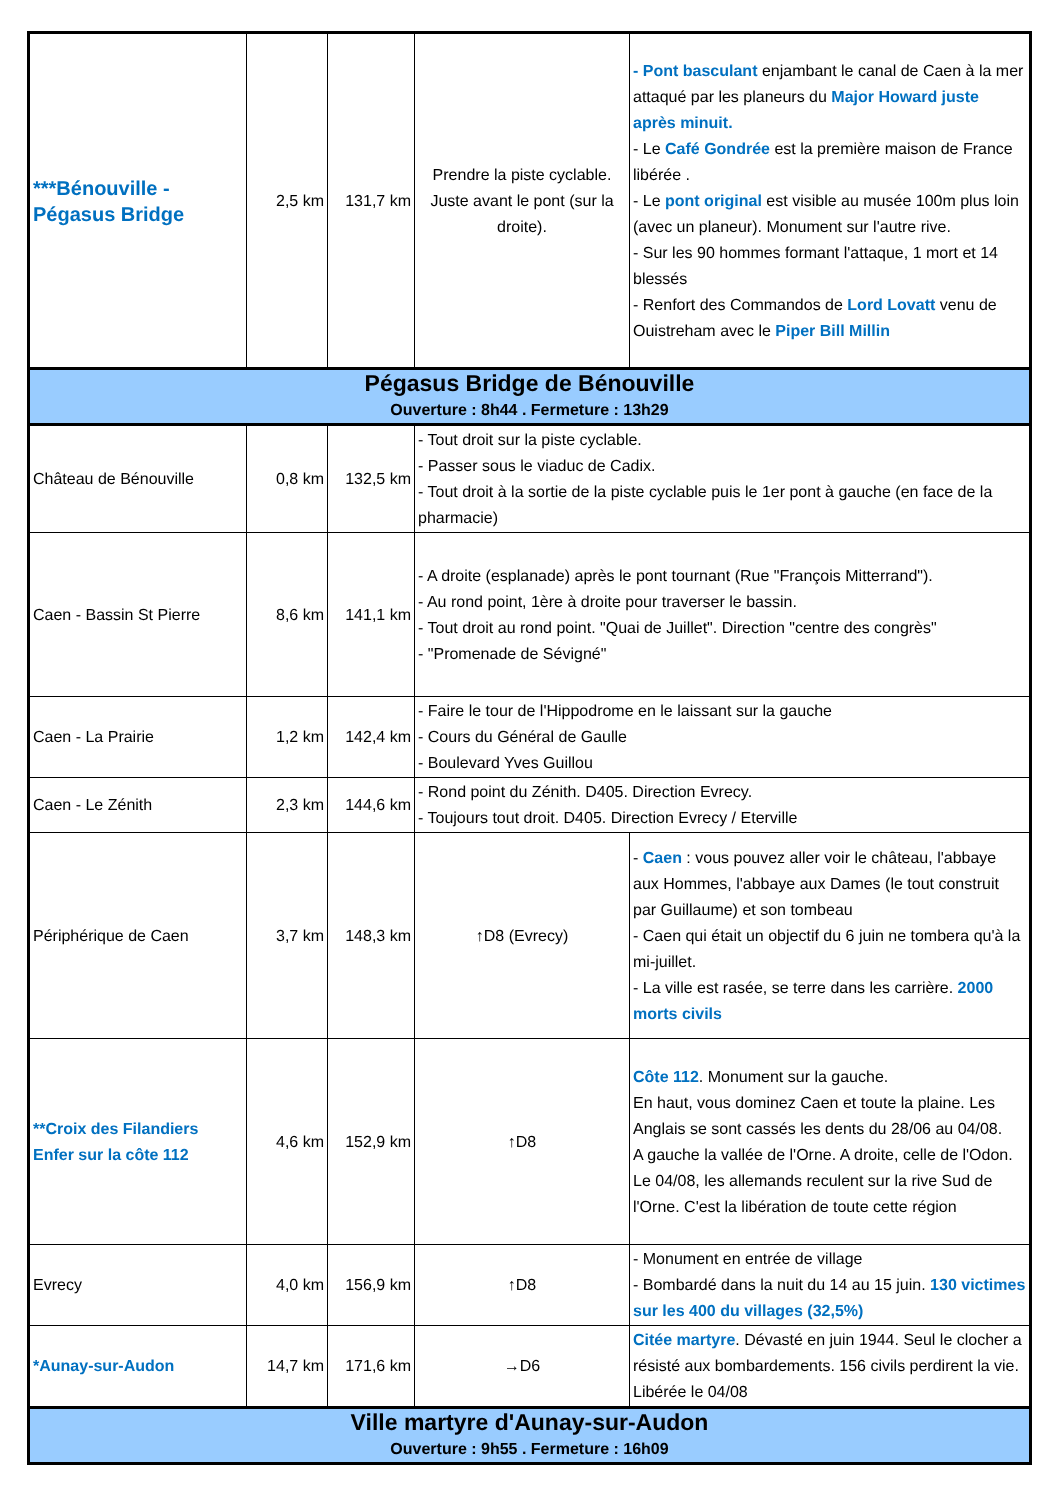| ***Bénouville - Pégasus Bridge | 2,5 km | 131,7 km | Prendre la piste cyclable. Juste avant le pont (sur la droite). | - Pont basculant enjambant le canal de Caen à la mer attaqué par les planeurs du Major Howard juste après minuit. - Le Café Gondrée est la première maison de France libérée . - Le pont original est visible au musée 100m plus loin (avec un planeur). Monument sur l'autre rive. - Sur les 90 hommes formant l'attaque, 1 mort et 14 blessés - Renfort des Commandos de Lord Lovatt venu de Ouistreham avec le Piper Bill Millin |
| Pégasus Bridge de Bénouville Ouverture : 8h44 . Fermeture : 13h29 | | | | |
| Château de Bénouville | 0,8 km | 132,5 km | - Tout droit sur la piste cyclable. - Passer sous le viaduc de Cadix. - Tout droit à la sortie de la piste cyclable puis le 1er pont à gauche (en face de la pharmacie) | |
| Caen - Bassin St Pierre | 8,6 km | 141,1 km | - A droite (esplanade) après le pont tournant (Rue "François Mitterrand"). - Au rond point, 1ère à droite pour traverser le bassin. - Tout droit au rond point. "Quai de Juillet". Direction "centre des congrès" - "Promenade de Sévigné" | |
| Caen - La Prairie | 1,2 km | 142,4 km | - Faire le tour de l'Hippodrome en le laissant sur la gauche - Cours du Général de Gaulle - Boulevard Yves Guillou | |
| Caen - Le Zénith | 2,3 km | 144,6 km | - Rond point du Zénith. D405. Direction Evrecy. - Toujours tout droit. D405. Direction Evrecy / Eterville | |
| Périphérique de Caen | 3,7 km | 148,3 km | ↑D8 (Evrecy) | - Caen : vous pouvez aller voir le château, l'abbaye aux Hommes, l'abbaye aux Dames (le tout construit par Guillaume) et son tombeau - Caen qui était un objectif du 6 juin ne tombera qu'à la mi-juillet. - La ville est rasée, se terre dans les carrière. 2000 morts civils |
| **Croix des Filandiers Enfer sur la côte 112 | 4,6 km | 152,9 km | ↑D8 | Côte 112 . Monument sur la gauche. En haut, vous dominez Caen et toute la plaine. Les Anglais se sont cassés les dents du 28/06 au 04/08. A gauche la vallée de l'Orne. A droite, celle de l'Odon. Le 04/08, les allemands reculent sur la rive Sud de l'Orne. C'est la libération de toute cette région |
| Evrecy | 4,0 km | 156,9 km | ↑D8 | - Monument en entrée de village - Bombardé dans la nuit du 14 au 15 juin. 130 victimes sur les 400 du villages (32,5%) |
| *Aunay-sur-Audon | 14,7 km | 171,6 km | →D6 | Citée martyre . Dévasté en juin 1944. Seul le clocher a résisté aux bombardements. 156 civils perdirent la vie. Libérée le 04/08 |
| Ville martyre d'Aunay-sur-Audon Ouverture : 9h55 . Fermeture : 16h09 | | | | |